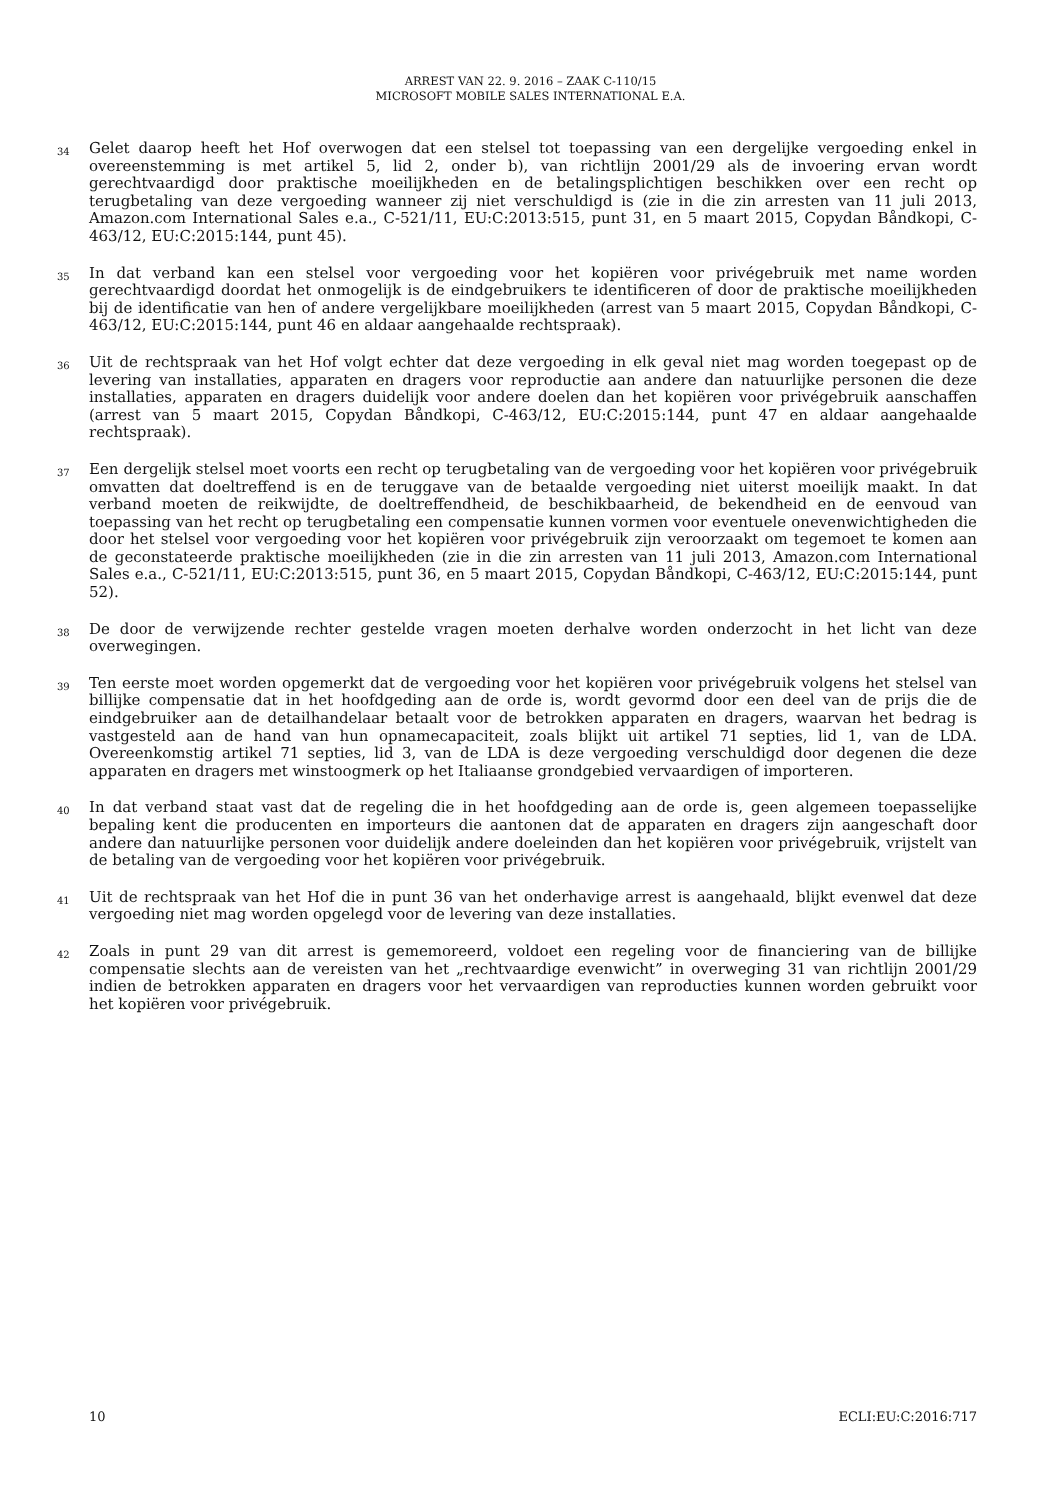ARREST VAN 22. 9. 2016 – ZAAK C-110/15
MICROSOFT MOBILE SALES INTERNATIONAL E.A.
34
Gelet daarop heeft het Hof overwogen dat een stelsel tot toepassing van een dergelijke vergoeding enkel in overeenstemming is met artikel 5, lid 2, onder b), van richtlijn 2001/29 als de invoering ervan wordt gerechtvaardigd door praktische moeilijkheden en de betalingsplichtigen beschikken over een recht op terugbetaling van deze vergoeding wanneer zij niet verschuldigd is (zie in die zin arresten van 11 juli 2013, Amazon.com International Sales e.a., C-521/11, EU:C:2013:515, punt 31, en 5 maart 2015, Copydan Båndkopi, C-463/12, EU:C:2015:144, punt 45).
35
In dat verband kan een stelsel voor vergoeding voor het kopiëren voor privégebruik met name worden gerechtvaardigd doordat het onmogelijk is de eindgebruikers te identificeren of door de praktische moeilijkheden bij de identificatie van hen of andere vergelijkbare moeilijkheden (arrest van 5 maart 2015, Copydan Båndkopi, C-463/12, EU:C:2015:144, punt 46 en aldaar aangehaalde rechtspraak).
36
Uit de rechtspraak van het Hof volgt echter dat deze vergoeding in elk geval niet mag worden toegepast op de levering van installaties, apparaten en dragers voor reproductie aan andere dan natuurlijke personen die deze installaties, apparaten en dragers duidelijk voor andere doelen dan het kopiëren voor privégebruik aanschaffen (arrest van 5 maart 2015, Copydan Båndkopi, C-463/12, EU:C:2015:144, punt 47 en aldaar aangehaalde rechtspraak).
37
Een dergelijk stelsel moet voorts een recht op terugbetaling van de vergoeding voor het kopiëren voor privégebruik omvatten dat doeltreffend is en de teruggave van de betaalde vergoeding niet uiterst moeilijk maakt. In dat verband moeten de reikwijdte, de doeltreffendheid, de beschikbaarheid, de bekendheid en de eenvoud van toepassing van het recht op terugbetaling een compensatie kunnen vormen voor eventuele onevenwichtigheden die door het stelsel voor vergoeding voor het kopiëren voor privégebruik zijn veroorzaakt om tegemoet te komen aan de geconstateerde praktische moeilijkheden (zie in die zin arresten van 11 juli 2013, Amazon.com International Sales e.a., C-521/11, EU:C:2013:515, punt 36, en 5 maart 2015, Copydan Båndkopi, C-463/12, EU:C:2015:144, punt 52).
38
De door de verwijzende rechter gestelde vragen moeten derhalve worden onderzocht in het licht van deze overwegingen.
39
Ten eerste moet worden opgemerkt dat de vergoeding voor het kopiëren voor privégebruik volgens het stelsel van billijke compensatie dat in het hoofdgeding aan de orde is, wordt gevormd door een deel van de prijs die de eindgebruiker aan de detailhandelaar betaalt voor de betrokken apparaten en dragers, waarvan het bedrag is vastgesteld aan de hand van hun opnamecapaciteit, zoals blijkt uit artikel 71 septies, lid 1, van de LDA. Overeenkomstig artikel 71 septies, lid 3, van de LDA is deze vergoeding verschuldigd door degenen die deze apparaten en dragers met winstoogmerk op het Italiaanse grondgebied vervaardigen of importeren.
40
In dat verband staat vast dat de regeling die in het hoofdgeding aan de orde is, geen algemeen toepasselijke bepaling kent die producenten en importeurs die aantonen dat de apparaten en dragers zijn aangeschaft door andere dan natuurlijke personen voor duidelijk andere doeleinden dan het kopiëren voor privégebruik, vrijstelt van de betaling van de vergoeding voor het kopiëren voor privégebruik.
41
Uit de rechtspraak van het Hof die in punt 36 van het onderhavige arrest is aangehaald, blijkt evenwel dat deze vergoeding niet mag worden opgelegd voor de levering van deze installaties.
42
Zoals in punt 29 van dit arrest is gememoreerd, voldoet een regeling voor de financiering van de billijke compensatie slechts aan de vereisten van het „rechtvaardige evenwicht” in overweging 31 van richtlijn 2001/29 indien de betrokken apparaten en dragers voor het vervaardigen van reproducties kunnen worden gebruikt voor het kopiëren voor privégebruik.
10 ECLI:EU:C:2016:717